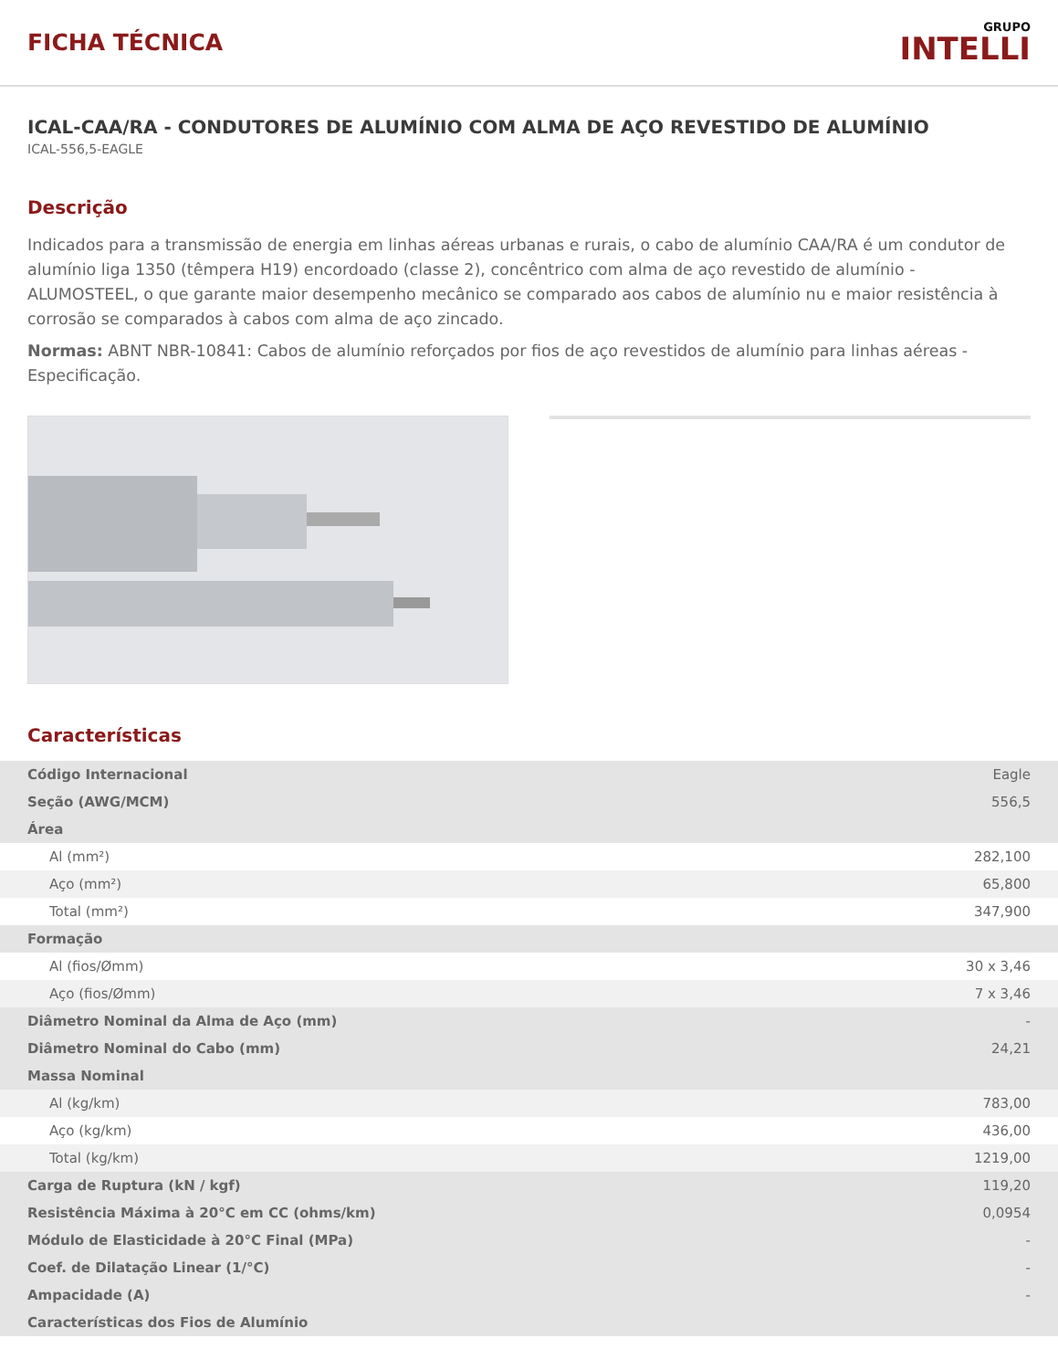FICHA TÉCNICA
GRUPO
INTELLI
ICAL-CAA/RA - CONDUTORES DE ALUMÍNIO COM ALMA DE AÇO REVESTIDO DE ALUMÍNIO
ICAL-556,5-EAGLE
Descrição
Indicados para a transmissão de energia em linhas aéreas urbanas e rurais, o cabo de alumínio CAA/RA é um condutor de alumínio liga 1350 (têmpera H19) encordoado (classe 2), concêntrico com alma de aço revestido de alumínio - ALUMOSTEEL, o que garante maior desempenho mecânico se comparado aos cabos de alumínio nu e maior resistência à corrosão se comparados à cabos com alma de aço zincado.
Normas: ABNT NBR-10841: Cabos de alumínio reforçados por fios de aço revestidos de alumínio para linhas aéreas - Especificação.
Características
| Código Internacional | Eagle |
| Seção (AWG/MCM) | 556,5 |
| Área | |
| Al (mm²) | 282,100 |
| Aço (mm²) | 65,800 |
| Total (mm²) | 347,900 |
| Formação | |
| Al (fios/Ømm) | 30 x 3,46 |
| Aço (fios/Ømm) | 7 x 3,46 |
| Diâmetro Nominal da Alma de Aço (mm) | - |
| Diâmetro Nominal do Cabo (mm) | 24,21 |
| Massa Nominal | |
| Al (kg/km) | 783,00 |
| Aço (kg/km) | 436,00 |
| Total (kg/km) | 1219,00 |
| Carga de Ruptura (kN / kgf) | 119,20 |
| Resistência Máxima à 20°C em CC (ohms/km) | 0,0954 |
| Módulo de Elasticidade à 20°C Final (MPa) | - |
| Coef. de Dilatação Linear (1/°C) | - |
| Ampacidade (A) | - |
| Características dos Fios de Alumínio | |